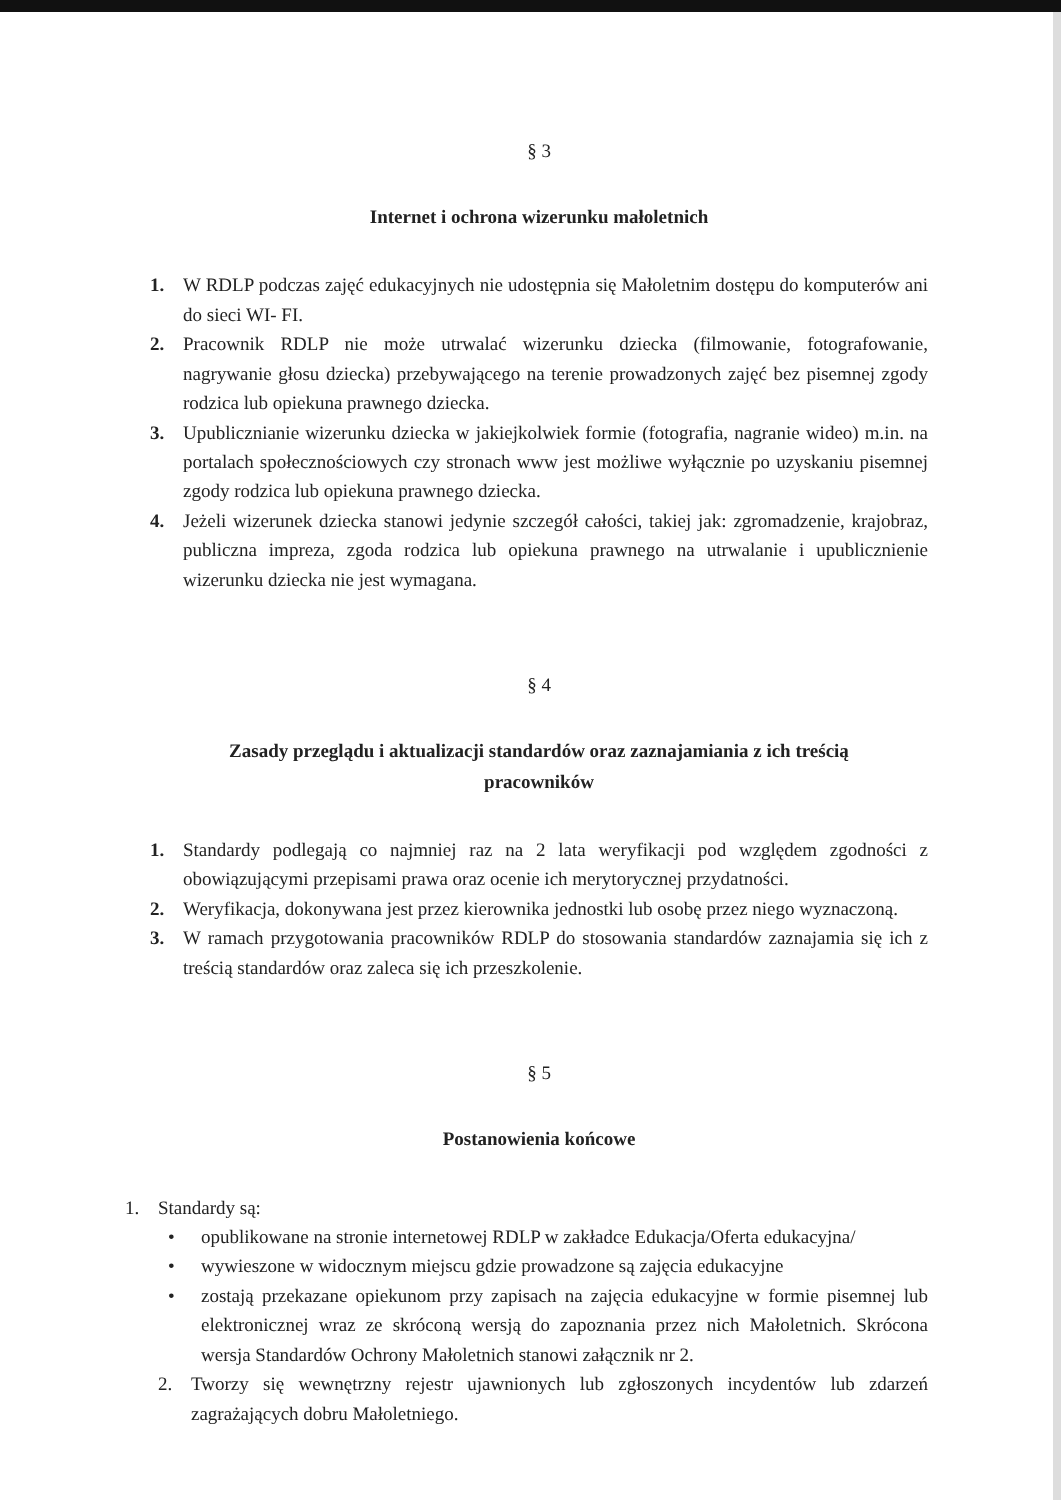§ 3
Internet i ochrona wizerunku małoletnich
1. W RDLP podczas zajęć edukacyjnych nie udostępnia się Małoletnim dostępu do komputerów ani do sieci WI- FI.
2. Pracownik RDLP nie może utrwalać wizerunku dziecka (filmowanie, fotografowanie, nagrywanie głosu dziecka) przebywającego na terenie prowadzonych zajęć bez pisemnej zgody rodzica lub opiekuna prawnego dziecka.
3. Upublicznianie wizerunku dziecka w jakiejkolwiek formie (fotografia, nagranie wideo) m.in. na portalach społecznościowych czy stronach www jest możliwe wyłącznie po uzyskaniu pisemnej zgody rodzica lub opiekuna prawnego dziecka.
4. Jeżeli wizerunek dziecka stanowi jedynie szczegół całości, takiej jak: zgromadzenie, krajobraz, publiczna impreza, zgoda rodzica lub opiekuna prawnego na utrwalanie i upublicznienie wizerunku dziecka nie jest wymagana.
§ 4
Zasady przeglądu i aktualizacji standardów oraz zaznajamiania z ich treścią
pracowników
1. Standardy podlegają co najmniej raz na 2 lata weryfikacji pod względem zgodności z obowiązującymi przepisami prawa oraz ocenie ich merytorycznej przydatności.
2. Weryfikacja, dokonywana jest przez kierownika jednostki lub osobę przez niego wyznaczoną.
3. W ramach przygotowania pracowników RDLP do stosowania standardów zaznajamia się ich z treścią standardów oraz zaleca się ich przeszkolenie.
§ 5
Postanowienia końcowe
1. Standardy są:
• opublikowane na stronie internetowej RDLP w zakładce Edukacja/Oferta edukacyjna/
• wywieszone w widocznym miejscu gdzie prowadzone są zajęcia edukacyjne
• zostają przekazane opiekunom przy zapisach na zajęcia edukacyjne w formie pisemnej lub elektronicznej wraz ze skróconą wersją do zapoznania przez nich Małoletnich. Skrócona wersja Standardów Ochrony Małoletnich stanowi załącznik nr 2.
2. Tworzy się wewnętrzny rejestr ujawnionych lub zgłoszonych incydentów lub zdarzeń zagrażających dobru Małoletniego.